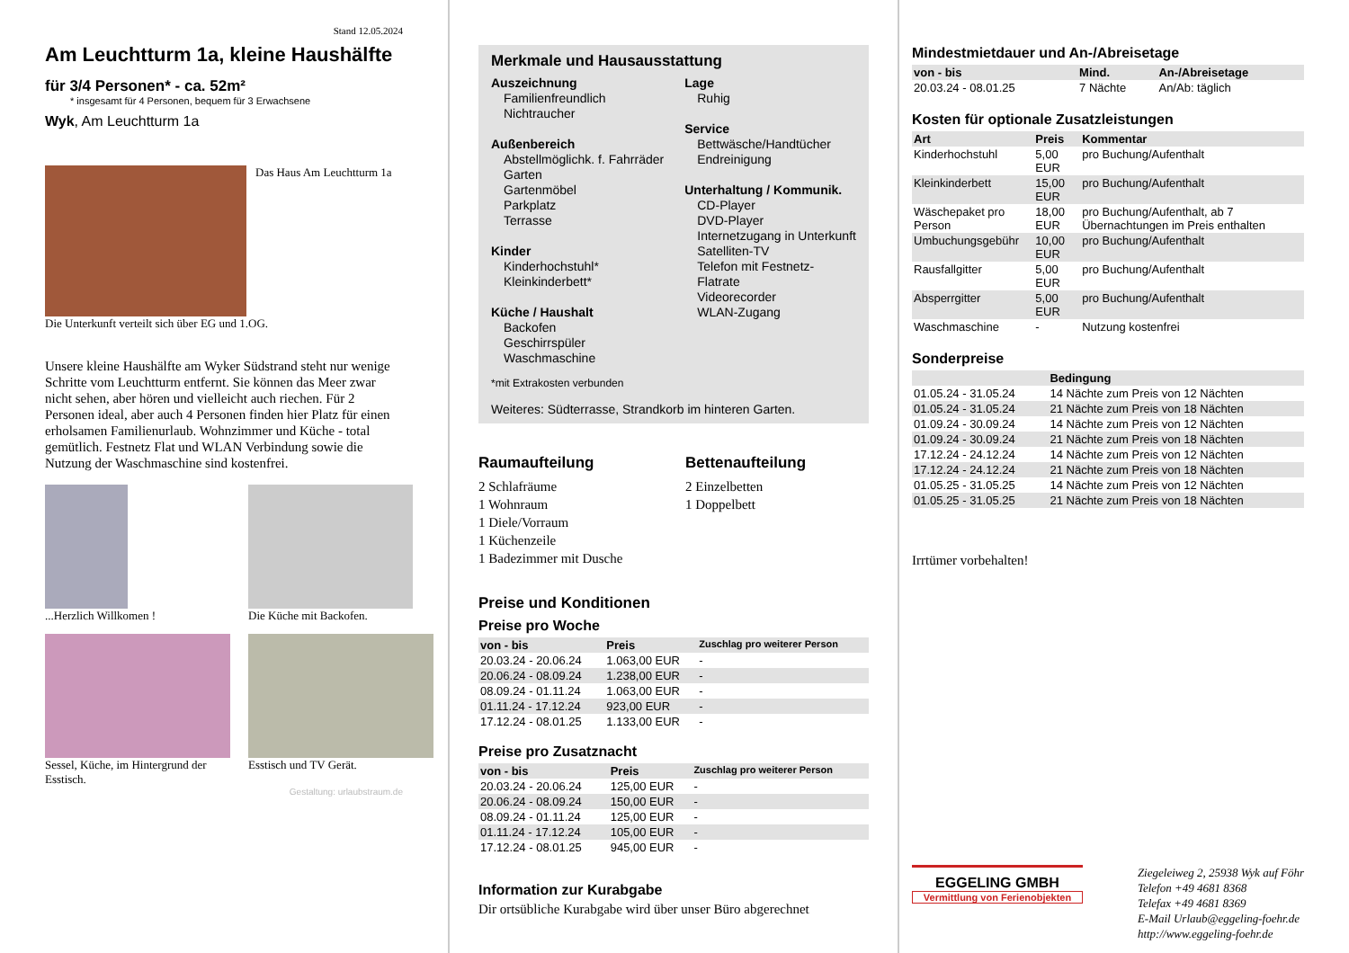Stand 12.05.2024
Am Leuchtturm 1a, kleine Haushälfte
für 3/4 Personen* - ca. 52m²
* insgesamt für 4 Personen, bequem für 3 Erwachsene
Wyk, Am Leuchtturm 1a
Das Haus Am Leuchtturm 1a
Die Unterkunft verteilt sich über EG und 1.OG.
Unsere kleine Haushälfte am Wyker Südstrand steht nur wenige Schritte vom Leuchtturm entfernt. Sie können das Meer zwar nicht sehen, aber hören und vielleicht auch riechen. Für 2 Personen ideal, aber auch 4 Personen finden hier Platz für einen erholsamen Familienurlaub. Wohnzimmer und Küche - total gemütlich. Festnetz Flat und WLAN Verbindung sowie die Nutzung der Waschmaschine sind kostenfrei.
...Herzlich Willkomen !
Die Küche mit Backofen.
Sessel, Küche, im Hintergrund der Esstisch.
Esstisch und TV Gerät.
Gestaltung: urlaubstraum.de
Merkmale und Hausausstattung
Auszeichnung
Familienfreundlich
Nichtraucher
Außenbereich
Abstellmöglichk. f. Fahrräder
Garten
Gartenmöbel
Parkplatz
Terrasse
Kinder
Kinderhochstuhl*
Kleinkinderbett*
Küche / Haushalt
Backofen
Geschirrspüler
Waschmaschine
Lage
Ruhig
Service
Bettwäsche/Handtücher
Endreinigung
Unterhaltung / Kommunik.
CD-Player
DVD-Player
Internetzugang in Unterkunft
Satelliten-TV
Telefon mit Festnetz-Flatrate
Videorecorder
WLAN-Zugang
*mit Extrakosten verbunden
Weiteres: Südterrasse, Strandkorb im hinteren Garten.
Raumaufteilung
2 Schlafräume
1 Wohnraum
1 Diele/Vorraum
1 Küchenzeile
1 Badezimmer mit Dusche
Bettenaufteilung
2 Einzelbetten
1 Doppelbett
Preise und Konditionen
Preise pro Woche
| von - bis | Preis | Zuschlag pro weiterer Person |
| --- | --- | --- |
| 20.03.24 - 20.06.24 | 1.063,00 EUR | - |
| 20.06.24 - 08.09.24 | 1.238,00 EUR | - |
| 08.09.24 - 01.11.24 | 1.063,00 EUR | - |
| 01.11.24 - 17.12.24 | 923,00 EUR | - |
| 17.12.24 - 08.01.25 | 1.133,00 EUR | - |
Preise pro Zusatznacht
| von - bis | Preis | Zuschlag pro weiterer Person |
| --- | --- | --- |
| 20.03.24 - 20.06.24 | 125,00 EUR | - |
| 20.06.24 - 08.09.24 | 150,00 EUR | - |
| 08.09.24 - 01.11.24 | 125,00 EUR | - |
| 01.11.24 - 17.12.24 | 105,00 EUR | - |
| 17.12.24 - 08.01.25 | 945,00 EUR | - |
Information zur Kurabgabe
Dir ortsübliche Kurabgabe wird über unser Büro abgerechnet
Mindestmietdauer und An-/Abreisetage
| von - bis | Mind. | An-/Abreisetage |
| --- | --- | --- |
| 20.03.24 - 08.01.25 | 7 Nächte | An/Ab: täglich |
Kosten für optionale Zusatzleistungen
| Art | Preis | Kommentar |
| --- | --- | --- |
| Kinderhochstuhl | 5,00 EUR | pro Buchung/Aufenthalt |
| Kleinkinderbett | 15,00 EUR | pro Buchung/Aufenthalt |
| Wäschepaket pro Person | 18,00 EUR | pro Buchung/Aufenthalt, ab 7 Übernachtungen im Preis enthalten |
| Umbuchungsgebühr | 10,00 EUR | pro Buchung/Aufenthalt |
| Rausfallgitter | 5,00 EUR | pro Buchung/Aufenthalt |
| Absperrgitter | 5,00 EUR | pro Buchung/Aufenthalt |
| Waschmaschine | - | Nutzung kostenfrei |
Sonderpreise
| | Bedingung |
| --- | --- |
| 01.05.24 - 31.05.24 | 14 Nächte zum Preis von 12 Nächten |
| 01.05.24 - 31.05.24 | 21 Nächte zum Preis von 18 Nächten |
| 01.09.24 - 30.09.24 | 14 Nächte zum Preis von 12 Nächten |
| 01.09.24 - 30.09.24 | 21 Nächte zum Preis von 18 Nächten |
| 17.12.24 - 24.12.24 | 14 Nächte zum Preis von 12 Nächten |
| 17.12.24 - 24.12.24 | 21 Nächte zum Preis von 18 Nächten |
| 01.05.25 - 31.05.25 | 14 Nächte zum Preis von 12 Nächten |
| 01.05.25 - 31.05.25 | 21 Nächte zum Preis von 18 Nächten |
Irrtümer vorbehalten!
EGGELING GMBH
Vermittlung von Ferienobjekten
Ziegeleiweg 2, 25938 Wyk auf Föhr
Telefon +49 4681 8368
Telefax +49 4681 8369
E-Mail Urlaub@eggeling-foehr.de
http://www.eggeling-foehr.de